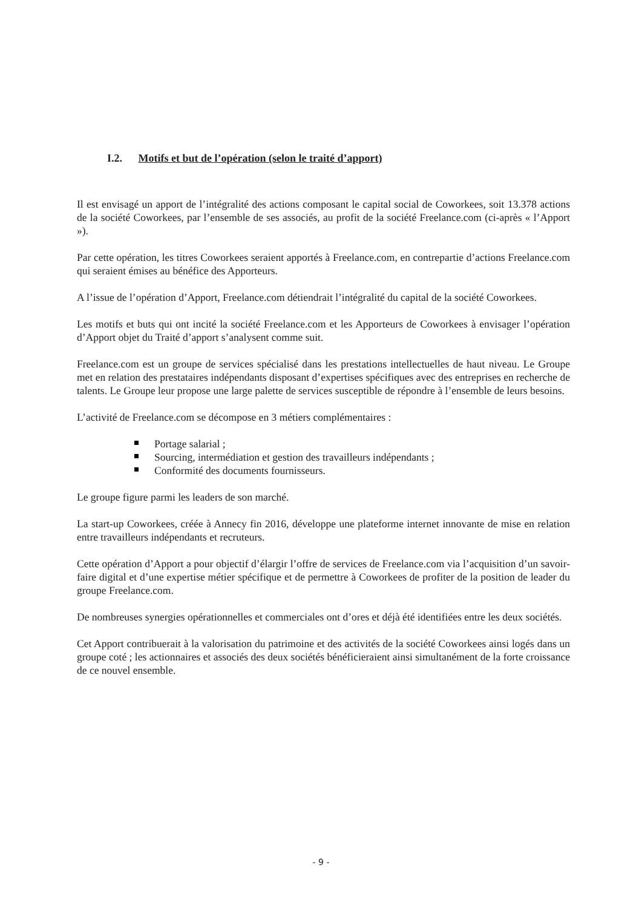I.2. Motifs et but de l’opération (selon le traité d’apport)
Il est envisagé un apport de l’intégralité des actions composant le capital social de Coworkees, soit 13.378 actions de la société Coworkees, par l’ensemble de ses associés, au profit de la société Freelance.com (ci-après « l’Apport »).
Par cette opération, les titres Coworkees seraient apportés à Freelance.com, en contrepartie d’actions Freelance.com qui seraient émises au bénéfice des Apporteurs.
A l’issue de l’opération d’Apport, Freelance.com détiendrait l’intégralité du capital de la société Coworkees.
Les motifs et buts qui ont incité la société Freelance.com et les Apporteurs de Coworkees à envisager l’opération d’Apport objet du Traité d’apport s’analysent comme suit.
Freelance.com est un groupe de services spécialisé dans les prestations intellectuelles de haut niveau. Le Groupe met en relation des prestataires indépendants disposant d’expertises spécifiques avec des entreprises en recherche de talents. Le Groupe leur propose une large palette de services susceptible de répondre à l’ensemble de leurs besoins.
L’activité de Freelance.com se décompose en 3 métiers complémentaires :
Portage salarial ;
Sourcing, intermédiation et gestion des travailleurs indépendants ;
Conformité des documents fournisseurs.
Le groupe figure parmi les leaders de son marché.
La start-up Coworkees, créée à Annecy fin 2016, développe une plateforme internet innovante de mise en relation entre travailleurs indépendants et recruteurs.
Cette opération d’Apport a pour objectif d’élargir l’offre de services de Freelance.com via l’acquisition d’un savoir-faire digital et d’une expertise métier spécifique et de permettre à Coworkees de profiter de la position de leader du groupe Freelance.com.
De nombreuses synergies opérationnelles et commerciales ont d’ores et déjà été identifiées entre les deux sociétés.
Cet Apport contribuerait à la valorisation du patrimoine et des activités de la société Coworkees ainsi logés dans un groupe coté ; les actionnaires et associés des deux sociétés bénéficieraient ainsi simultanément de la forte croissance de ce nouvel ensemble.
- 9 -